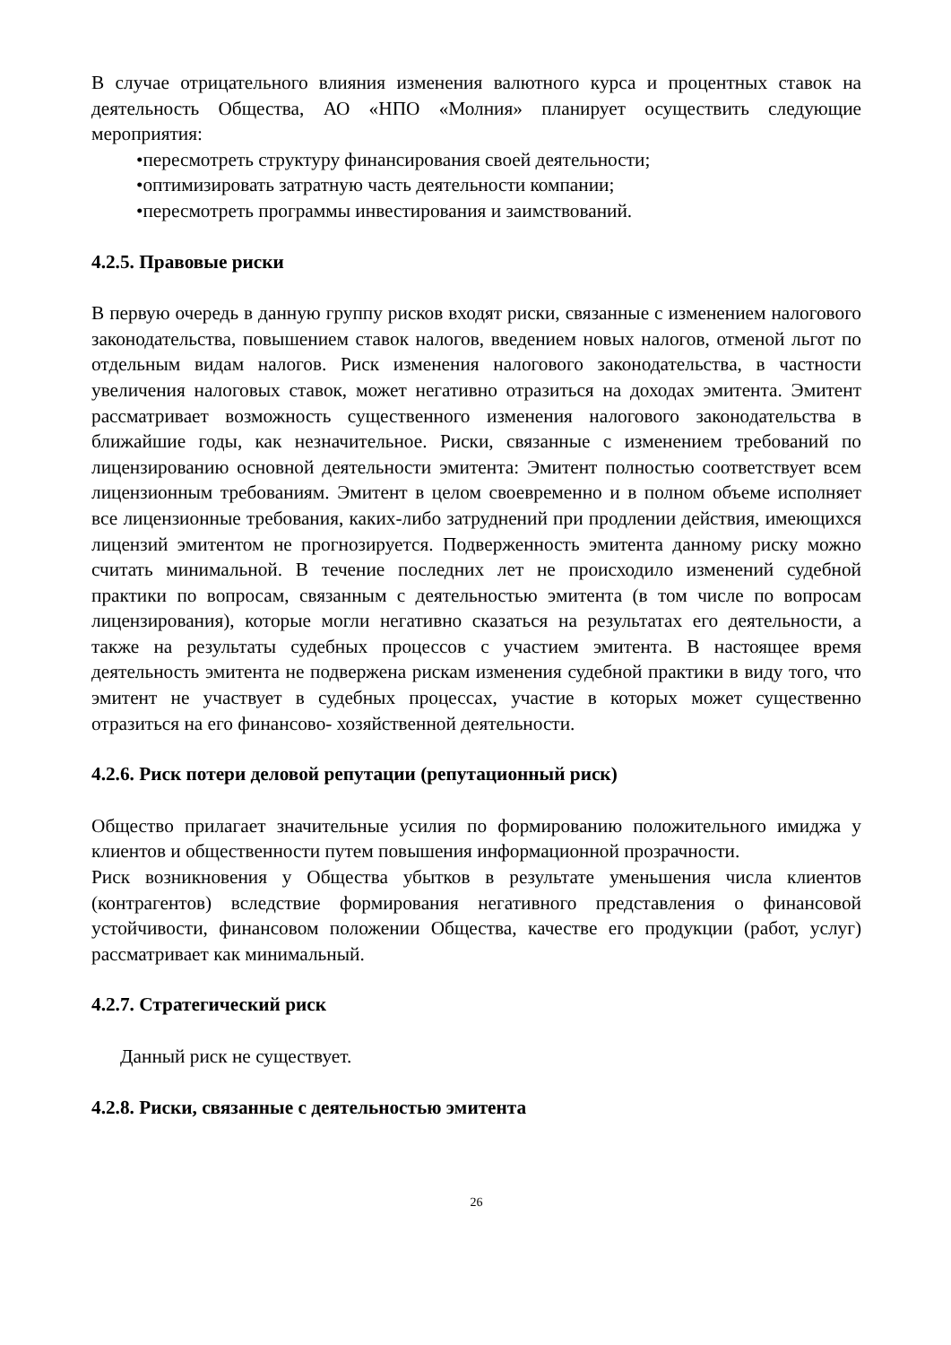В случае отрицательного влияния изменения валютного курса и процентных ставок на деятельность Общества, АО «НПО «Молния» планирует осуществить следующие мероприятия:
•пересмотреть структуру финансирования своей деятельности;
•оптимизировать затратную часть деятельности компании;
•пересмотреть программы инвестирования и заимствований.
4.2.5. Правовые риски
В первую очередь в данную группу рисков входят риски, связанные с изменением налогового законодательства, повышением ставок налогов, введением новых налогов, отменой льгот по отдельным видам налогов. Риск изменения налогового законодательства, в частности увеличения налоговых ставок, может негативно отразиться на доходах эмитента. Эмитент рассматривает возможность существенного изменения налогового законодательства в ближайшие годы, как незначительное. Риски, связанные с изменением требований по лицензированию основной деятельности эмитента: Эмитент полностью соответствует всем лицензионным требованиям. Эмитент в целом своевременно и в полном объеме исполняет все лицензионные требования, каких-либо затруднений при продлении действия, имеющихся лицензий эмитентом не прогнозируется. Подверженность эмитента данному риску можно считать минимальной. В течение последних лет не происходило изменений судебной практики по вопросам, связанным с деятельностью эмитента (в том числе по вопросам лицензирования), которые могли негативно сказаться на результатах его деятельности, а также на результаты судебных процессов с участием эмитента. В настоящее время деятельность эмитента не подвержена рискам изменения судебной практики в виду того, что эмитент не участвует в судебных процессах, участие в которых может существенно отразиться на его финансово- хозяйственной деятельности.
4.2.6. Риск потери деловой репутации (репутационный риск)
Общество прилагает значительные усилия по формированию положительного имиджа у клиентов и общественности путем повышения информационной прозрачности.
Риск возникновения у Общества убытков в результате уменьшения числа клиентов (контрагентов) вследствие формирования негативного представления о финансовой устойчивости, финансовом положении Общества, качестве его продукции (работ, услуг) рассматривает как минимальный.
4.2.7. Стратегический риск
Данный риск не существует.
4.2.8. Риски, связанные с деятельностью эмитента
26